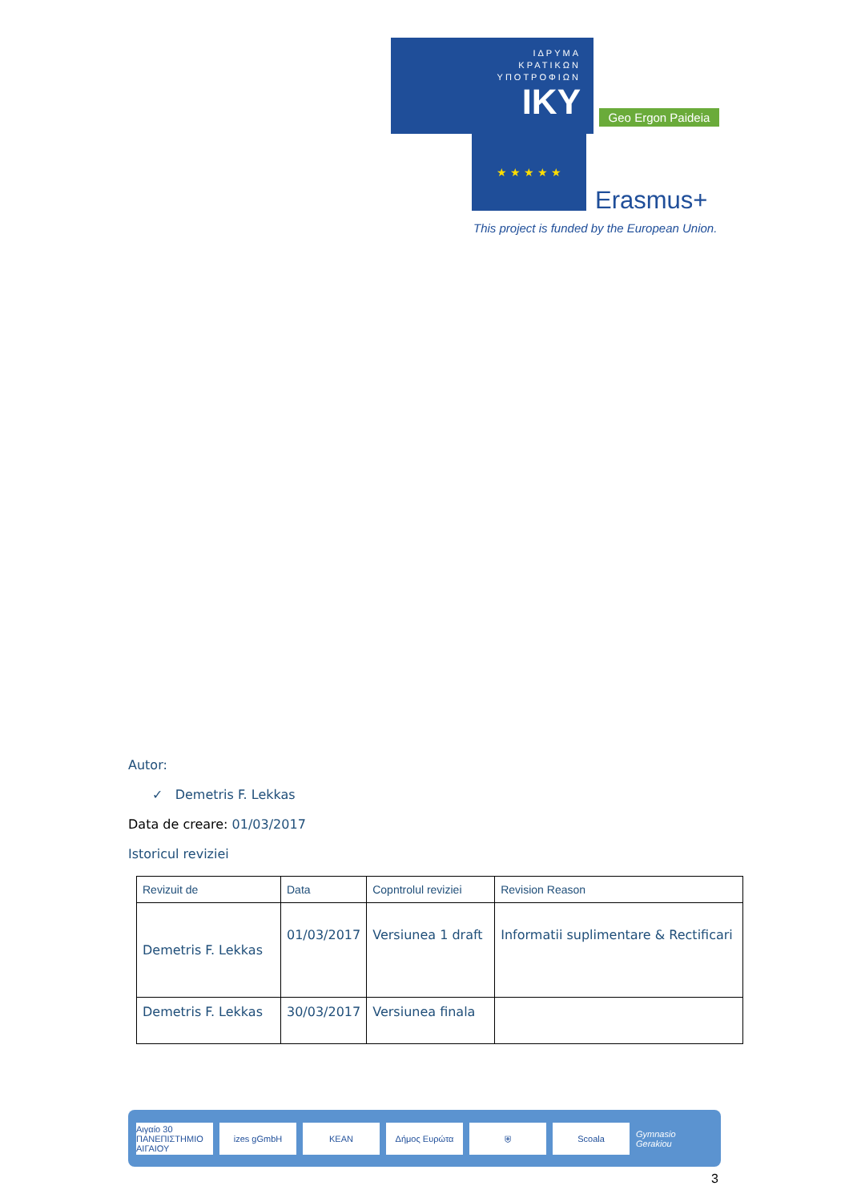ΙΔΡΥΜΑ
ΚΡΑΤΙΚΩΝ
ΥΠΟΤΡΟΦΙΩΝ
IKY
Geo Ergon Paideia
★ ★ ★ ★ ★
Erasmus+
This project is funded by the European Union.
Autor:
✓ Demetris F. Lekkas
Data de creare: 01/03/2017
Istoricul reviziei
| Revizuit de | Data | Copntrolul reviziei | Revision Reason |
| --- | --- | --- | --- |
| Demetris F. Lekkas | 01/03/2017 | Versiunea 1 draft | Informatii suplimentare & Rectificari |
| Demetris F. Lekkas | 30/03/2017 | Versiunea finala | |
Αιγαίο 30 ΠΑΝΕΠΙΣΤΗΜΙΟ ΑΙΓΑΙΟΥ izes gGmbH KEAN Δήμος Ευρώτα ⛨ Scoala Gymnasio Gerakiou
3